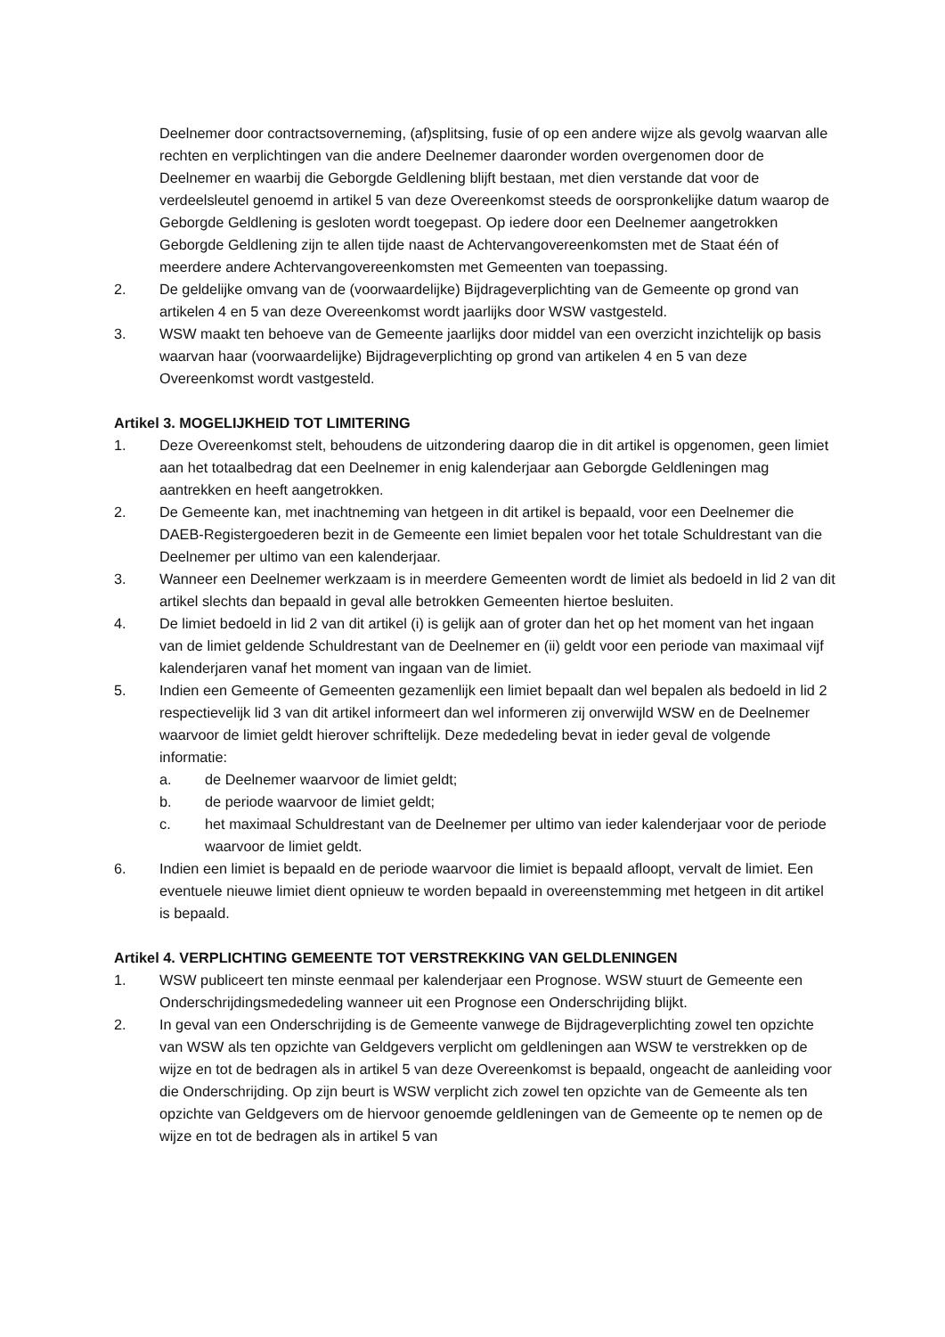Deelnemer door contractsoverneming, (af)splitsing, fusie of op een andere wijze als gevolg waarvan alle rechten en verplichtingen van die andere Deelnemer daaronder worden overgenomen door de Deelnemer en waarbij die Geborgde Geldlening blijft bestaan, met dien verstande dat voor de verdeelsleutel genoemd in artikel 5 van deze Overeenkomst steeds de oorspronkelijke datum waarop de Geborgde Geldlening is gesloten wordt toegepast. Op iedere door een Deelnemer aangetrokken Geborgde Geldlening zijn te allen tijde naast de Achtervangovereenkomsten met de Staat één of meerdere andere Achtervangovereenkomsten met Gemeenten van toepassing.
2. De geldelijke omvang van de (voorwaardelijke) Bijdrageverplichting van de Gemeente op grond van artikelen 4 en 5 van deze Overeenkomst wordt jaarlijks door WSW vastgesteld.
3. WSW maakt ten behoeve van de Gemeente jaarlijks door middel van een overzicht inzichtelijk op basis waarvan haar (voorwaardelijke) Bijdrageverplichting op grond van artikelen 4 en 5 van deze Overeenkomst wordt vastgesteld.
Artikel 3. MOGELIJKHEID TOT LIMITERING
1. Deze Overeenkomst stelt, behoudens de uitzondering daarop die in dit artikel is opgenomen, geen limiet aan het totaalbedrag dat een Deelnemer in enig kalenderjaar aan Geborgde Geldleningen mag aantrekken en heeft aangetrokken.
2. De Gemeente kan, met inachtneming van hetgeen in dit artikel is bepaald, voor een Deelnemer die DAEB-Registergoederen bezit in de Gemeente een limiet bepalen voor het totale Schuldrestant van die Deelnemer per ultimo van een kalenderjaar.
3. Wanneer een Deelnemer werkzaam is in meerdere Gemeenten wordt de limiet als bedoeld in lid 2 van dit artikel slechts dan bepaald in geval alle betrokken Gemeenten hiertoe besluiten.
4. De limiet bedoeld in lid 2 van dit artikel (i) is gelijk aan of groter dan het op het moment van het ingaan van de limiet geldende Schuldrestant van de Deelnemer en (ii) geldt voor een periode van maximaal vijf kalenderjaren vanaf het moment van ingaan van de limiet.
5. Indien een Gemeente of Gemeenten gezamenlijk een limiet bepaalt dan wel bepalen als bedoeld in lid 2 respectievelijk lid 3 van dit artikel informeert dan wel informeren zij onverwijld WSW en de Deelnemer waarvoor de limiet geldt hierover schriftelijk. Deze mededeling bevat in ieder geval de volgende informatie:
a. de Deelnemer waarvoor de limiet geldt;
b. de periode waarvoor de limiet geldt;
c. het maximaal Schuldrestant van de Deelnemer per ultimo van ieder kalenderjaar voor de periode waarvoor de limiet geldt.
6. Indien een limiet is bepaald en de periode waarvoor die limiet is bepaald afloopt, vervalt de limiet. Een eventuele nieuwe limiet dient opnieuw te worden bepaald in overeenstemming met hetgeen in dit artikel is bepaald.
Artikel 4. VERPLICHTING GEMEENTE TOT VERSTREKKING VAN GELDLENINGEN
1. WSW publiceert ten minste eenmaal per kalenderjaar een Prognose. WSW stuurt de Gemeente een Onderschrijdingsmededeling wanneer uit een Prognose een Onderschrijding blijkt.
2. In geval van een Onderschrijding is de Gemeente vanwege de Bijdrageverplichting zowel ten opzichte van WSW als ten opzichte van Geldgevers verplicht om geldleningen aan WSW te verstrekken op de wijze en tot de bedragen als in artikel 5 van deze Overeenkomst is bepaald, ongeacht de aanleiding voor die Onderschrijding. Op zijn beurt is WSW verplicht zich zowel ten opzichte van de Gemeente als ten opzichte van Geldgevers om de hiervoor genoemde geldleningen van de Gemeente op te nemen op de wijze en tot de bedragen als in artikel 5 van